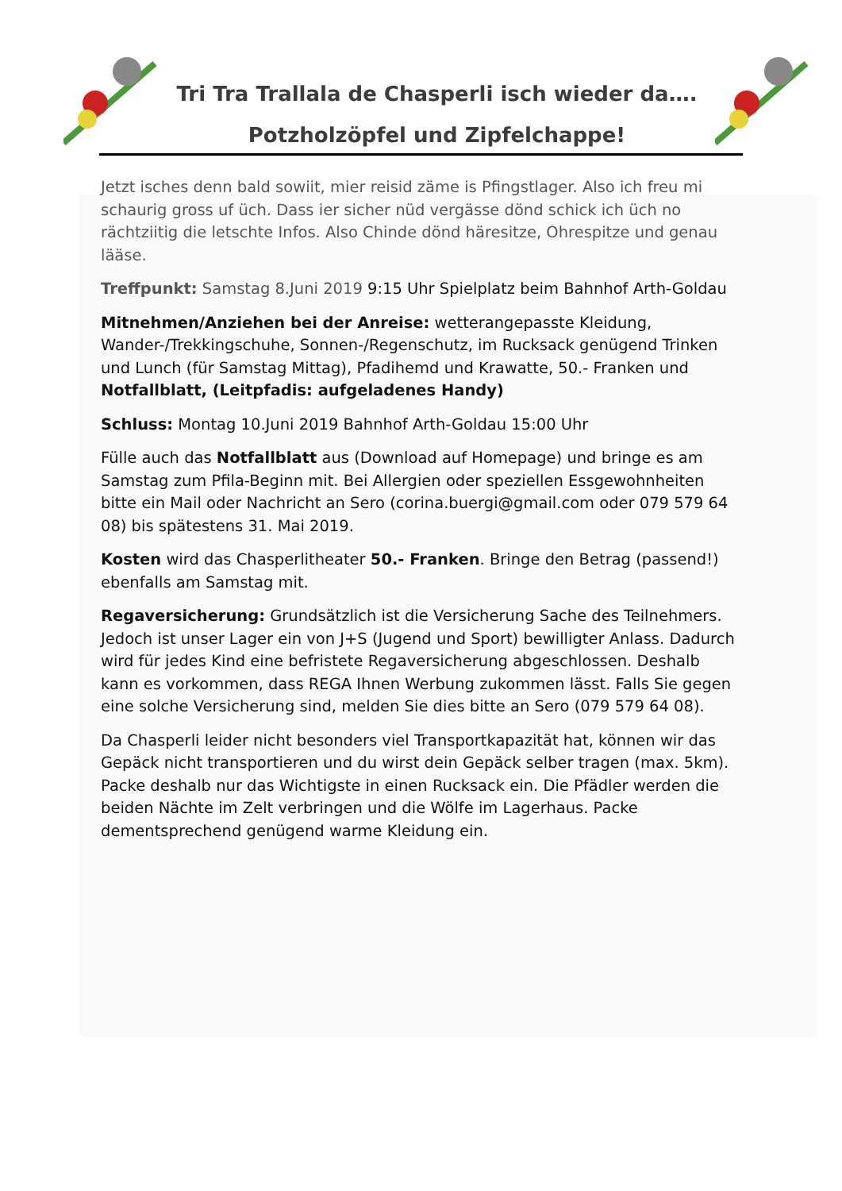Tri Tra Trallala de Chasperli isch wieder da….
Potzholzöpfel und Zipfelchappe!
Jetzt isches denn bald sowiit, mier reisid zäme is Pfingstlager. Also ich freu mi schaurig gross uf üch. Dass ier sicher nüd vergässe dönd schick ich üch no rächtziitig die letschte Infos. Also Chinde dönd häresitze, Ohrespitze und genau lääse.
Treffpunkt: Samstag 8.Juni 2019 9:15 Uhr Spielplatz beim Bahnhof Arth-Goldau
Mitnehmen/Anziehen bei der Anreise: wetterangepasste Kleidung, Wander-/Trekkingschuhe, Sonnen-/Regenschutz, im Rucksack genügend Trinken und Lunch (für Samstag Mittag), Pfadihemd und Krawatte, 50.- Franken und Notfallblatt, (Leitpfadis: aufgeladenes Handy)
Schluss: Montag 10.Juni 2019 Bahnhof Arth-Goldau 15:00 Uhr
Fülle auch das Notfallblatt aus (Download auf Homepage) und bringe es am Samstag zum Pfila-Beginn mit. Bei Allergien oder speziellen Essgewohnheiten bitte ein Mail oder Nachricht an Sero (corina.buergi@gmail.com oder 079 579 64 08) bis spätestens 31. Mai 2019.
Kosten wird das Chasperlitheater 50.- Franken. Bringe den Betrag (passend!) ebenfalls am Samstag mit.
Regaversicherung: Grundsätzlich ist die Versicherung Sache des Teilnehmers. Jedoch ist unser Lager ein von J+S (Jugend und Sport) bewilligter Anlass. Dadurch wird für jedes Kind eine befristete Regaversicherung abgeschlossen. Deshalb kann es vorkommen, dass REGA Ihnen Werbung zukommen lässt. Falls Sie gegen eine solche Versicherung sind, melden Sie dies bitte an Sero (079 579 64 08).
Da Chasperli leider nicht besonders viel Transportkapazität hat, können wir das Gepäck nicht transportieren und du wirst dein Gepäck selber tragen (max. 5km). Packe deshalb nur das Wichtigste in einen Rucksack ein. Die Pfädler werden die beiden Nächte im Zelt verbringen und die Wölfe im Lagerhaus. Packe dementsprechend genügend warme Kleidung ein.